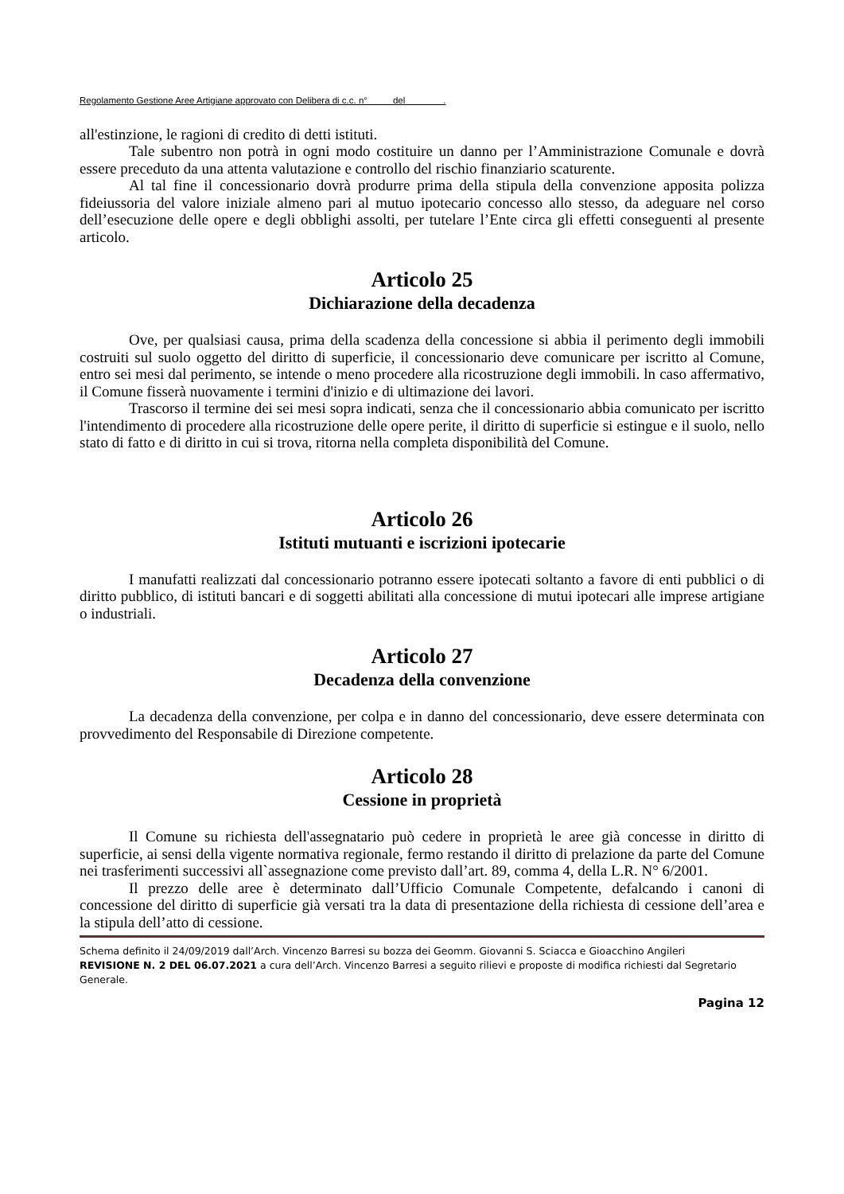Regolamento Gestione Aree Artigiane approvato con Delibera di c.c. n° del .
all'estinzione, le ragioni di credito di detti istituti.
Tale subentro non potrà in ogni modo costituire un danno per l’Amministrazione Comunale e dovrà essere preceduto da una attenta valutazione e controllo del rischio finanziario scaturente.
Al tal fine il concessionario dovrà produrre prima della stipula della convenzione apposita polizza fideiussoria del valore iniziale almeno pari al mutuo ipotecario concesso allo stesso, da adeguare nel corso dell’esecuzione delle opere e degli obblighi assolti, per tutelare l’Ente circa gli effetti conseguenti al presente articolo.
Articolo 25
Dichiarazione della decadenza
Ove, per qualsiasi causa, prima della scadenza della concessione si abbia il perimento degli immobili costruiti sul suolo oggetto del diritto di superficie, il concessionario deve comunicare per iscritto al Comune, entro sei mesi dal perimento, se intende o meno procedere alla ricostruzione degli immobili. ln caso affermativo, il Comune fisserà nuovamente i termini d'inizio e di ultimazione dei lavori.
Trascorso il termine dei sei mesi sopra indicati, senza che il concessionario abbia comunicato per iscritto l'intendimento di procedere alla ricostruzione delle opere perite, il diritto di superficie si estingue e il suolo, nello stato di fatto e di diritto in cui si trova, ritorna nella completa disponibilità del Comune.
Articolo 26
Istituti mutuanti e iscrizioni ipotecarie
I manufatti realizzati dal concessionario potranno essere ipotecati soltanto a favore di enti pubblici o di diritto pubblico, di istituti bancari e di soggetti abilitati alla concessione di mutui ipotecari alle imprese artigiane o industriali.
Articolo 27
Decadenza della convenzione
La decadenza della convenzione, per colpa e in danno del concessionario, deve essere determinata con provvedimento del Responsabile di Direzione competente.
Articolo 28
Cessione in proprietà
Il Comune su richiesta dell'assegnatario può cedere in proprietà le aree già concesse in diritto di superficie, ai sensi della vigente normativa regionale, fermo restando il diritto di prelazione da parte del Comune nei trasferimenti successivi all`assegnazione come previsto dall’art. 89, comma 4, della L.R. N° 6/2001.
Il prezzo delle aree è determinato dall’Ufficio Comunale Competente, defalcando i canoni di concessione del diritto di superficie già versati tra la data di presentazione della richiesta di cessione dell’area e la stipula dell’atto di cessione.
Schema definito il 24/09/2019 dall’Arch. Vincenzo Barresi su bozza dei Geomm. Giovanni S. Sciacca e Gioacchino Angileri
REVISIONE N. 2 DEL 06.07.2021 a cura dell’Arch. Vincenzo Barresi a seguito rilievi e proposte di modifica richiesti dal Segretario Generale.
Pagina 12